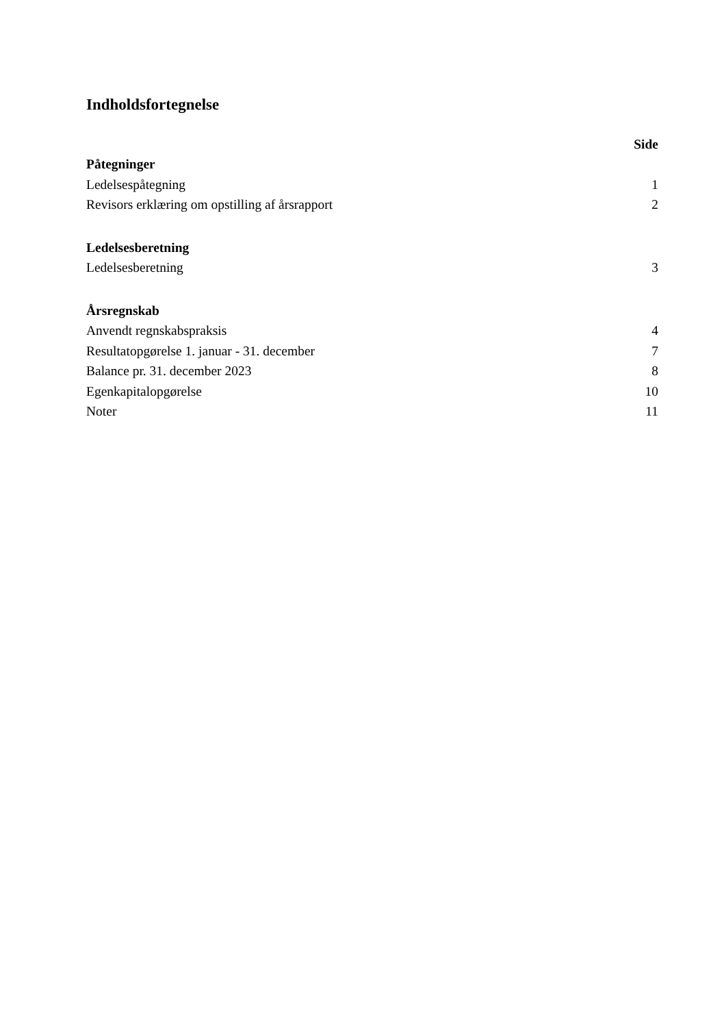Indholdsfortegnelse
| | Side |
| Påtegninger | |
| Ledelsespåtegning | 1 |
| Revisors erklæring om opstilling af årsrapport | 2 |
| Ledelsesberetning | |
| Ledelsesberetning | 3 |
| Årsregnskab | |
| Anvendt regnskabspraksis | 4 |
| Resultatopgørelse 1. januar - 31. december | 7 |
| Balance pr. 31. december 2023 | 8 |
| Egenkapitalopgørelse | 10 |
| Noter | 11 |